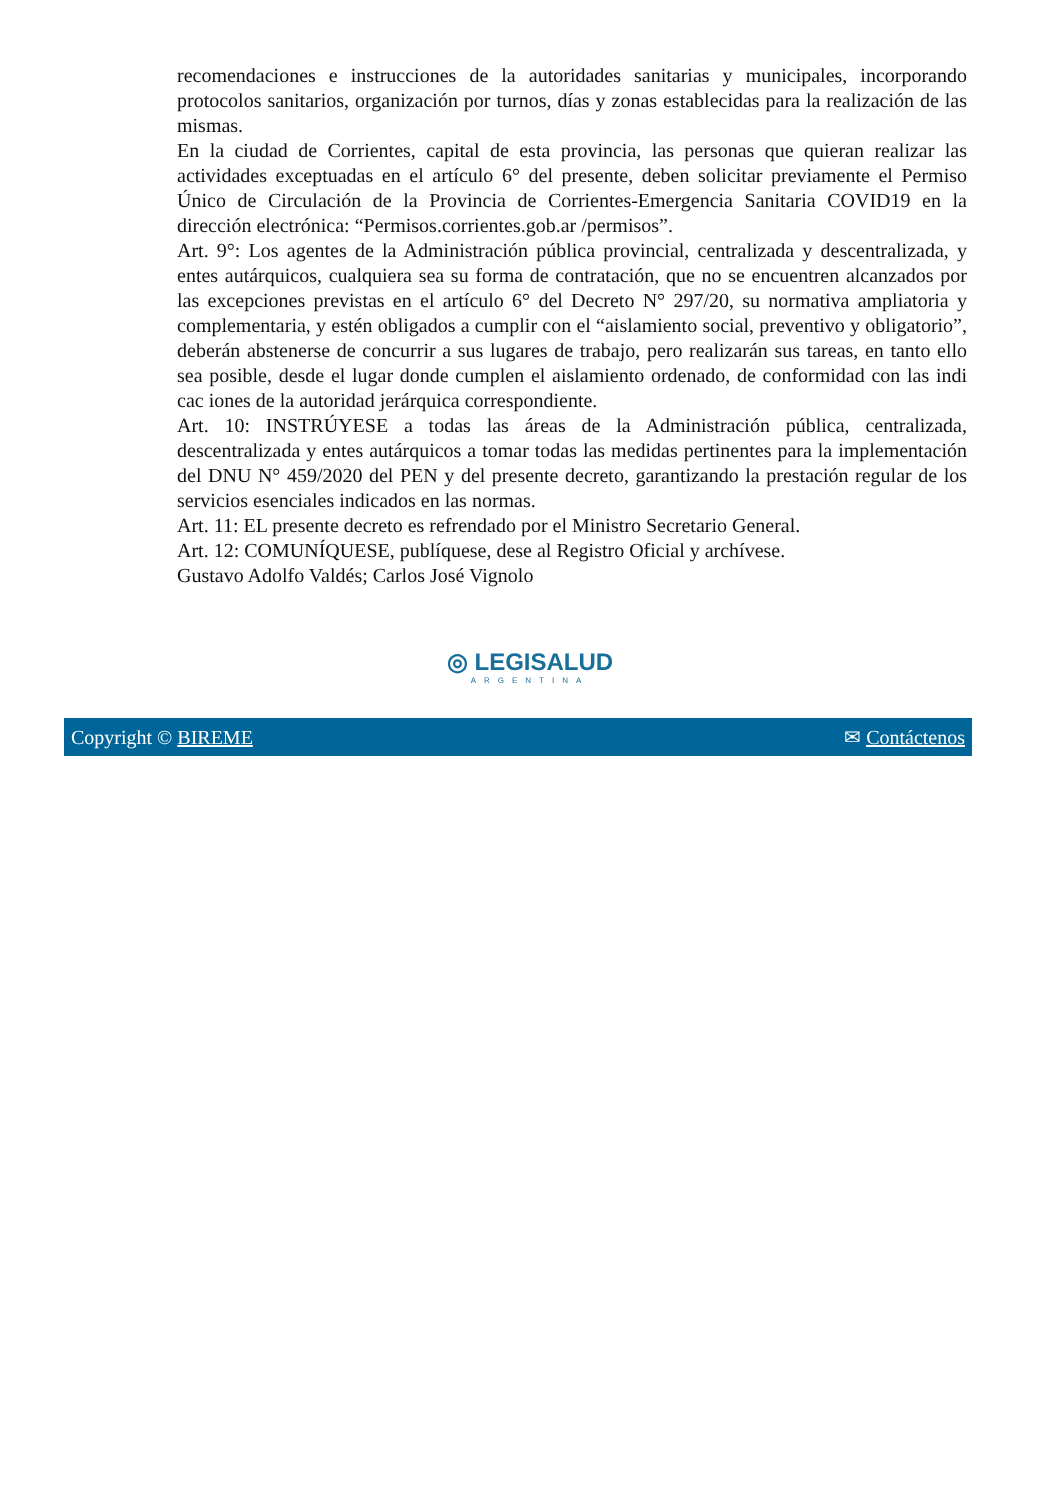recomendaciones e instrucciones de la autoridades sanitarias y municipales, incorporando protocolos sanitarios, organización por turnos, días y zonas establecidas para la realización de las mismas.
En la ciudad de Corrientes, capital de esta provincia, las personas que quieran realizar las actividades exceptuadas en el artículo 6° del presente, deben solicitar previamente el Permiso Único de Circulación de la Provincia de Corrientes-Emergencia Sanitaria COVID19 en la dirección electrónica: “Permisos.corrientes.gob.ar /permisos”.
Art. 9°: Los agentes de la Administración pública provincial, centralizada y descentralizada, y entes autárquicos, cualquiera sea su forma de contratación, que no se encuentren alcanzados por las excepciones previstas en el artículo 6° del Decreto N° 297/20, su normativa ampliatoria y complementaria, y estén obligados a cumplir con el “aislamiento social, preventivo y obligatorio”, deberán abstenerse de concurrir a sus lugares de trabajo, pero realizarán sus tareas, en tanto ello sea posible, desde el lugar donde cumplen el aislamiento ordenado, de conformidad con las indi cac iones de la autoridad jerárquica correspondiente.
Art. 10: INSTRÚYESE a todas las áreas de la Administración pública, centralizada, descentralizada y entes autárquicos a tomar todas las medidas pertinentes para la implementación del DNU N° 459/2020 del PEN y del presente decreto, garantizando la prestación regular de los servicios esenciales indicados en las normas.
Art. 11: EL presente decreto es refrendado por el Ministro Secretario General.
Art. 12: COMUNÍQUESE, publíquese, dese al Registro Oficial y archívese.
Gustavo Adolfo Valdés; Carlos José Vignolo
◎ LEGISALUD
ARGENTINA
Copyright © BIREME ✉ Contáctenos